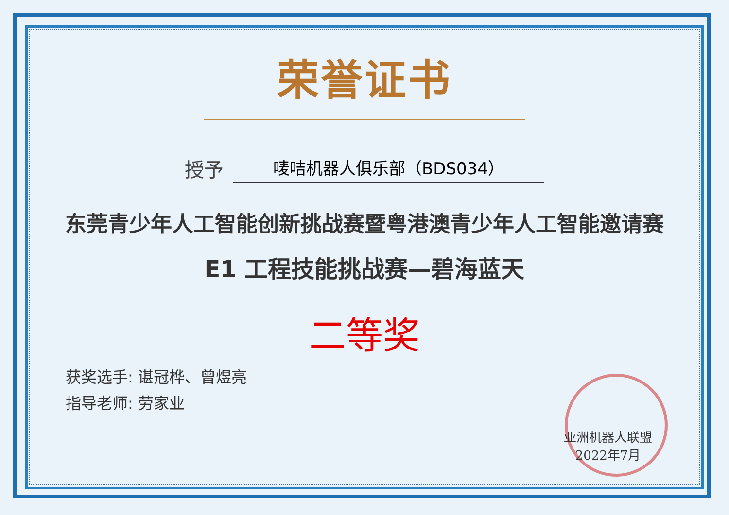荣誉证书
授予
唛咭机器人俱乐部（BDS034）
东莞青少年人工智能创新挑战赛暨粤港澳青少年人工智能邀请赛
E1 工程技能挑战赛—碧海蓝天
二等奖
获奖选手: 谌冠桦、曾煜亮
指导老师: 劳家业
亚洲机器人联盟
2022年7月